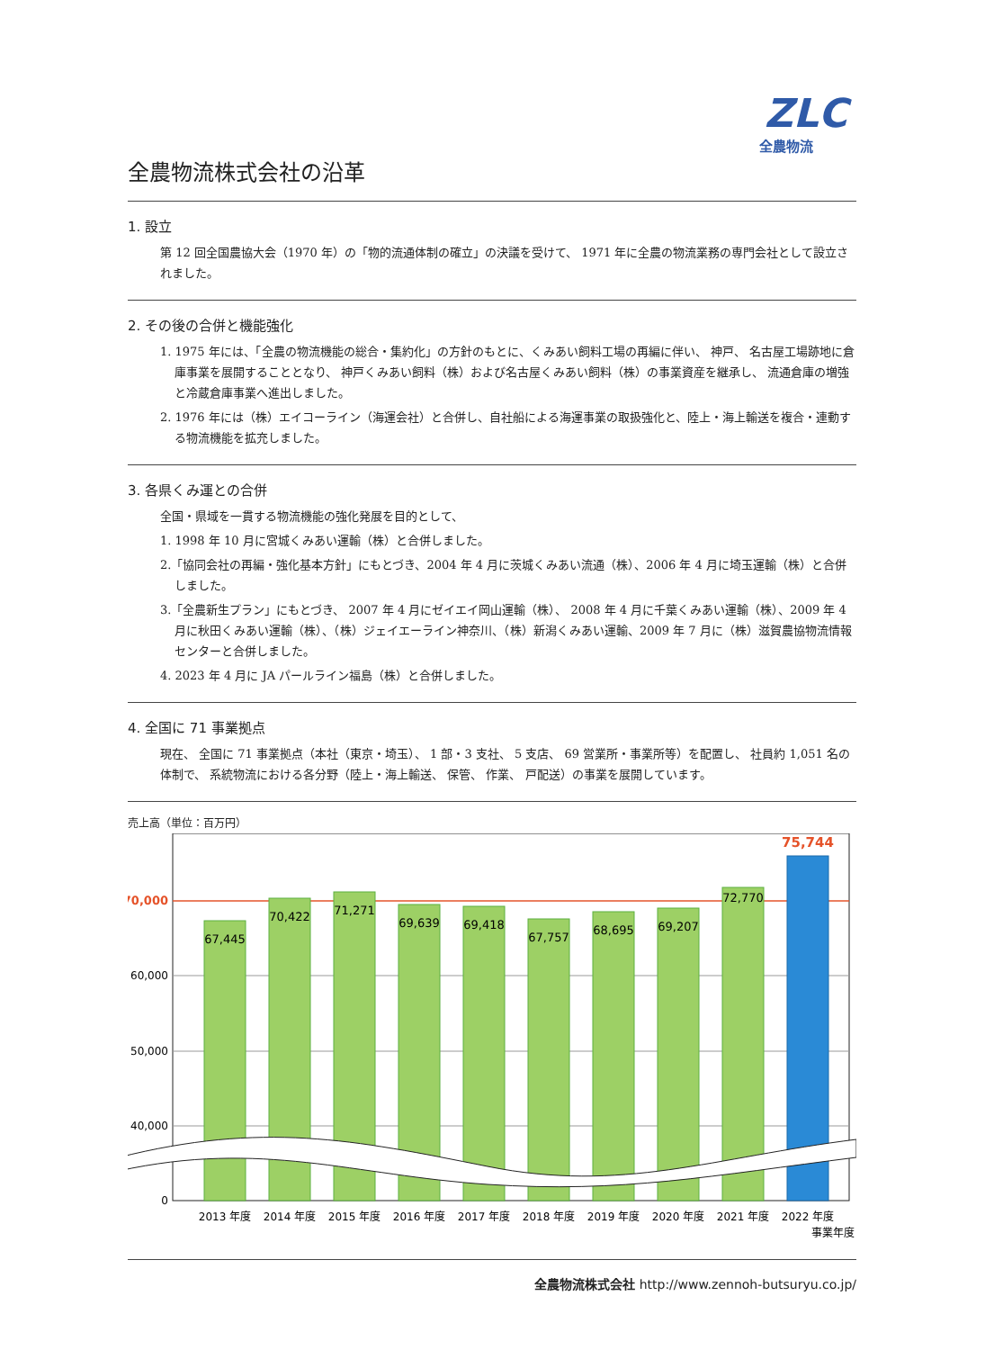ZLC
全農物流
全農物流株式会社の沿革
1. 設立
第 12 回全国農協大会（1970 年）の「物的流通体制の確立」の決議を受けて、 1971 年に全農の物流業務の専門会社として設立されました。
2. その後の合併と機能強化
1. 1975 年には、「全農の物流機能の総合・集約化」の方針のもとに、くみあい飼料工場の再編に伴い、 神戸、 名古屋工場跡地に倉庫事業を展開することとなり、 神戸くみあい飼料（株）および名古屋くみあい飼料（株）の事業資産を継承し、 流通倉庫の増強と冷蔵倉庫事業へ進出しました。
2. 1976 年には（株）エイコーライン（海運会社）と合併し、自社船による海運事業の取扱強化と、陸上・海上輸送を複合・連動する物流機能を拡充しました。
3. 各県くみ運との合併
全国・県域を一貫する物流機能の強化発展を目的として、
1. 1998 年 10 月に宮城くみあい運輸（株）と合併しました。
2.「協同会社の再編・強化基本方針」にもとづき、2004 年 4 月に茨城くみあい流通（株）、2006 年 4 月に埼玉運輸（株）と合併しました。
3.「全農新生プラン」にもとづき、 2007 年 4 月にゼイエイ岡山運輸（株）、 2008 年 4 月に千葉くみあい運輸（株）、2009 年 4 月に秋田くみあい運輸（株）、（株）ジェイエーライン神奈川、（株）新潟くみあい運輸、2009 年 7 月に（株）滋賀農協物流情報センターと合併しました。
4. 2023 年 4 月に JA パールライン福島（株）と合併しました。
4. 全国に 71 事業拠点
現在、 全国に 71 事業拠点（本社（東京・埼玉）、 1 部・3 支社、 5 支店、 69 営業所・事業所等）を配置し、 社員約 1,051 名の体制で、 系統物流における各分野（陸上・海上輸送、 保管、 作業、 戸配送）の事業を展開しています。
売上高（単位：百万円）
70,000
60,000
50,000
40,000
0
67,445
70,422
71,271
69,639
69,418
67,757
68,695
69,207
72,770
75,744
2013 年度
2014 年度
2015 年度
2016 年度
2017 年度
2018 年度
2019 年度
2020 年度
2021 年度
2022 年度
事業年度
全農物流株式会社 http://www.zennoh-butsuryu.co.jp/